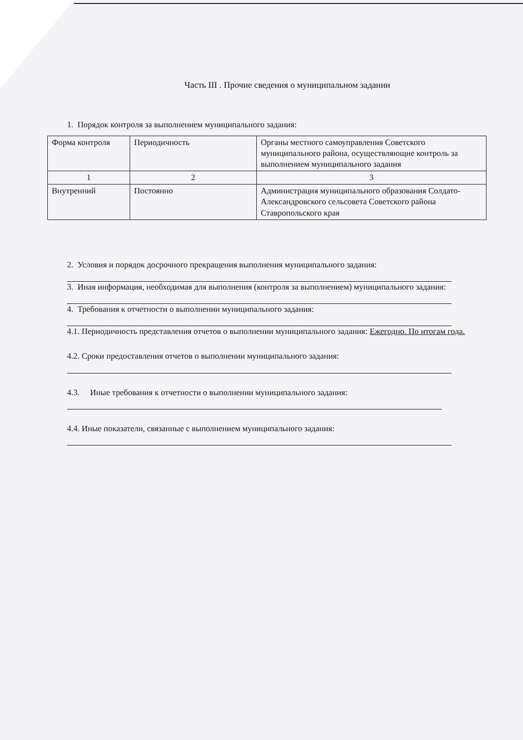Часть III . Прочие сведения о муниципальном задании
1. Порядок контроля за выполнением муниципального задания:
| Форма контроля | Периодичность | Органы местного самоуправления Советского муниципального района, осуществляющие контроль за выполнением муниципального задания |
| 1 | 2 | 3 |
| Внутренний | Постоянно | Администрация муниципального образования Солдато-Александровского сельсовета Советского района Ставропольского края |
2. Условия и порядок досрочного прекращения выполнения муниципального задания:
3. Иная информация, необходимая для выполнения (контроля за выполнением) муниципального задания:
4. Требования к отчетности о выполнении муниципального задания:
4.1. Периодичность представления отчетов о выполнении муниципального задания: Ежегодно. По итогам года.
4.2. Сроки предоставления отчетов о выполнении муниципального задания:
4.3. Иные требования к отчетности о выполнении муниципального задания:
4.4. Иные показатели, связанные с выполнением муниципального задания: